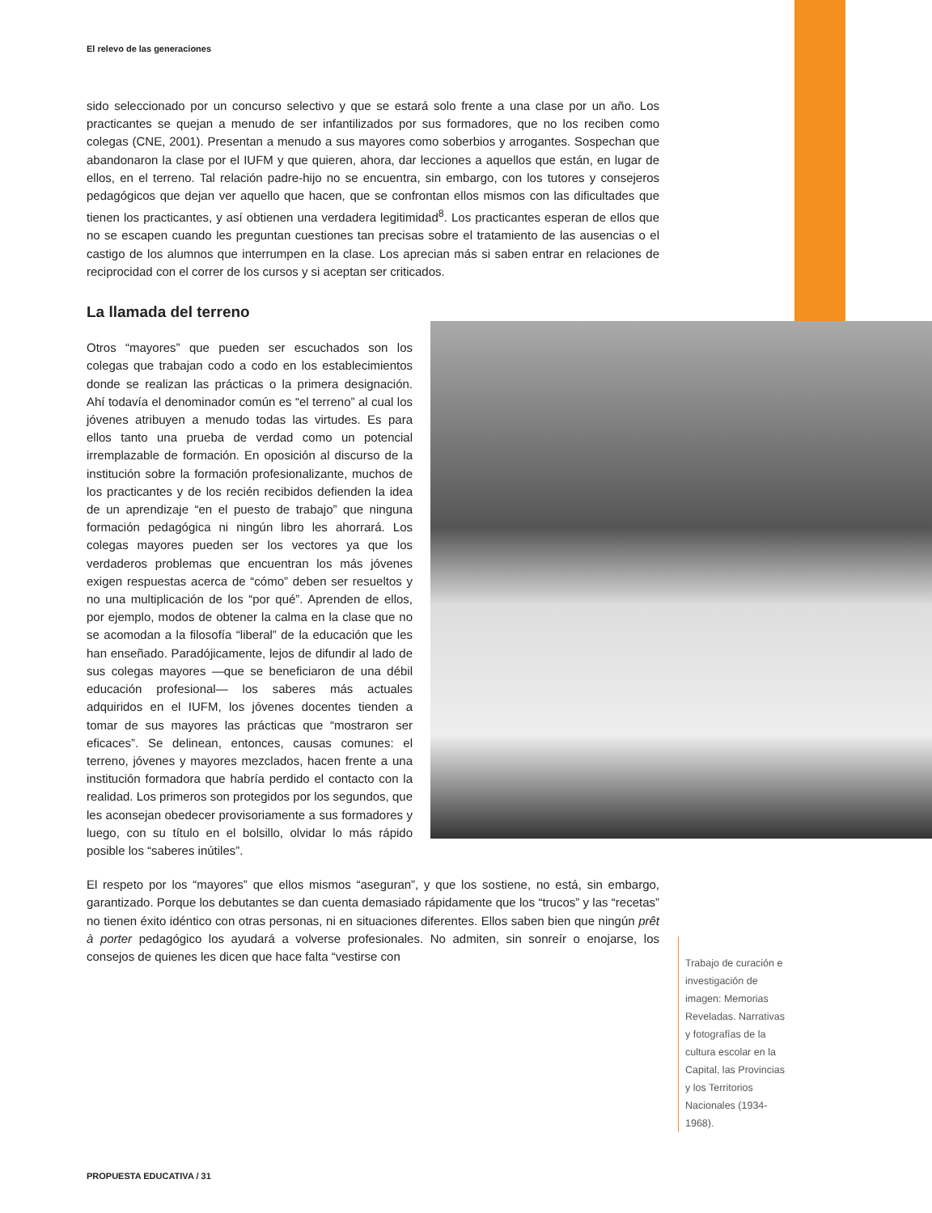El relevo de las generaciones
sido seleccionado por un concurso selectivo y que se estará solo frente a una clase por un año. Los practicantes se quejan a menudo de ser infantilizados por sus formadores, que no los reciben como colegas (CNE, 2001). Presentan a menudo a sus mayores como soberbios y arrogantes. Sospechan que abandonaron la clase por el IUFM y que quieren, ahora, dar lecciones a aquellos que están, en lugar de ellos, en el terreno. Tal relación padre-hijo no se encuentra, sin embargo, con los tutores y consejeros pedagógicos que dejan ver aquello que hacen, que se confrontan ellos mismos con las dificultades que tienen los practicantes, y así obtienen una verdadera legitimidad<sup>8</sup>. Los practicantes esperan de ellos que no se escapen cuando les preguntan cuestiones tan precisas sobre el tratamiento de las ausencias o el castigo de los alumnos que interrumpen en la clase. Los aprecian más si saben entrar en relaciones de reciprocidad con el correr de los cursos y si aceptan ser criticados.
La llamada del terreno
Otros “mayores” que pueden ser escuchados son los colegas que trabajan codo a codo en los establecimientos donde se realizan las prácticas o la primera designación. Ahí todavía el denominador común es “el terreno” al cual los jóvenes atribuyen a menudo todas las virtudes. Es para ellos tanto una prueba de verdad como un potencial irremplazable de formación. En oposición al discurso de la institución sobre la formación profesionalizante, muchos de los practicantes y de los recién recibidos defienden la idea de un aprendizaje “en el puesto de trabajo” que ninguna formación pedagógica ni ningún libro les ahorrará. Los colegas mayores pueden ser los vectores ya que los verdaderos problemas que encuentran los más jóvenes exigen respuestas acerca de “cómo” deben ser resueltos y no una multiplicación de los “por qué”. Aprenden de ellos, por ejemplo, modos de obtener la calma en la clase que no se acomodan a la filosofía “liberal” de la educación que les han enseñado. Paradójicamente, lejos de difundir al lado de sus colegas mayores —que se beneficiaron de una débil educación profesional— los saberes más actuales adquiridos en el IUFM, los jóvenes docentes tienden a tomar de sus mayores las prácticas que “mostraron ser eficaces”. Se delinean, entonces, causas comunes: el terreno, jóvenes y mayores mezclados, hacen frente a una institución formadora que habría perdido el contacto con la realidad. Los primeros son protegidos por los segundos, que les aconsejan obedecer provisoriamente a sus formadores y luego, con su título en el bolsillo, olvidar lo más rápido posible los “saberes inútiles”.
El respeto por los “mayores” que ellos mismos “aseguran”, y que los sostiene, no está, sin embargo, garantizado. Porque los debutantes se dan cuenta demasiado rápidamente que los “trucos” y las “recetas” no tienen éxito idéntico con otras personas, ni en situaciones diferentes. Ellos saben bien que ningún prêt à porter pedagógico los ayudará a volverse profesionales. No admiten, sin sonreír o enojarse, los consejos de quienes les dicen que hace falta “vestirse con
Trabajo de curación e investigación de imagen: Memorias Reveladas. Narrativas y fotografías de la cultura escolar en la Capital, las Provincias y los Territorios Nacionales (1934- 1968).
PROPUESTA EDUCATIVA / 31